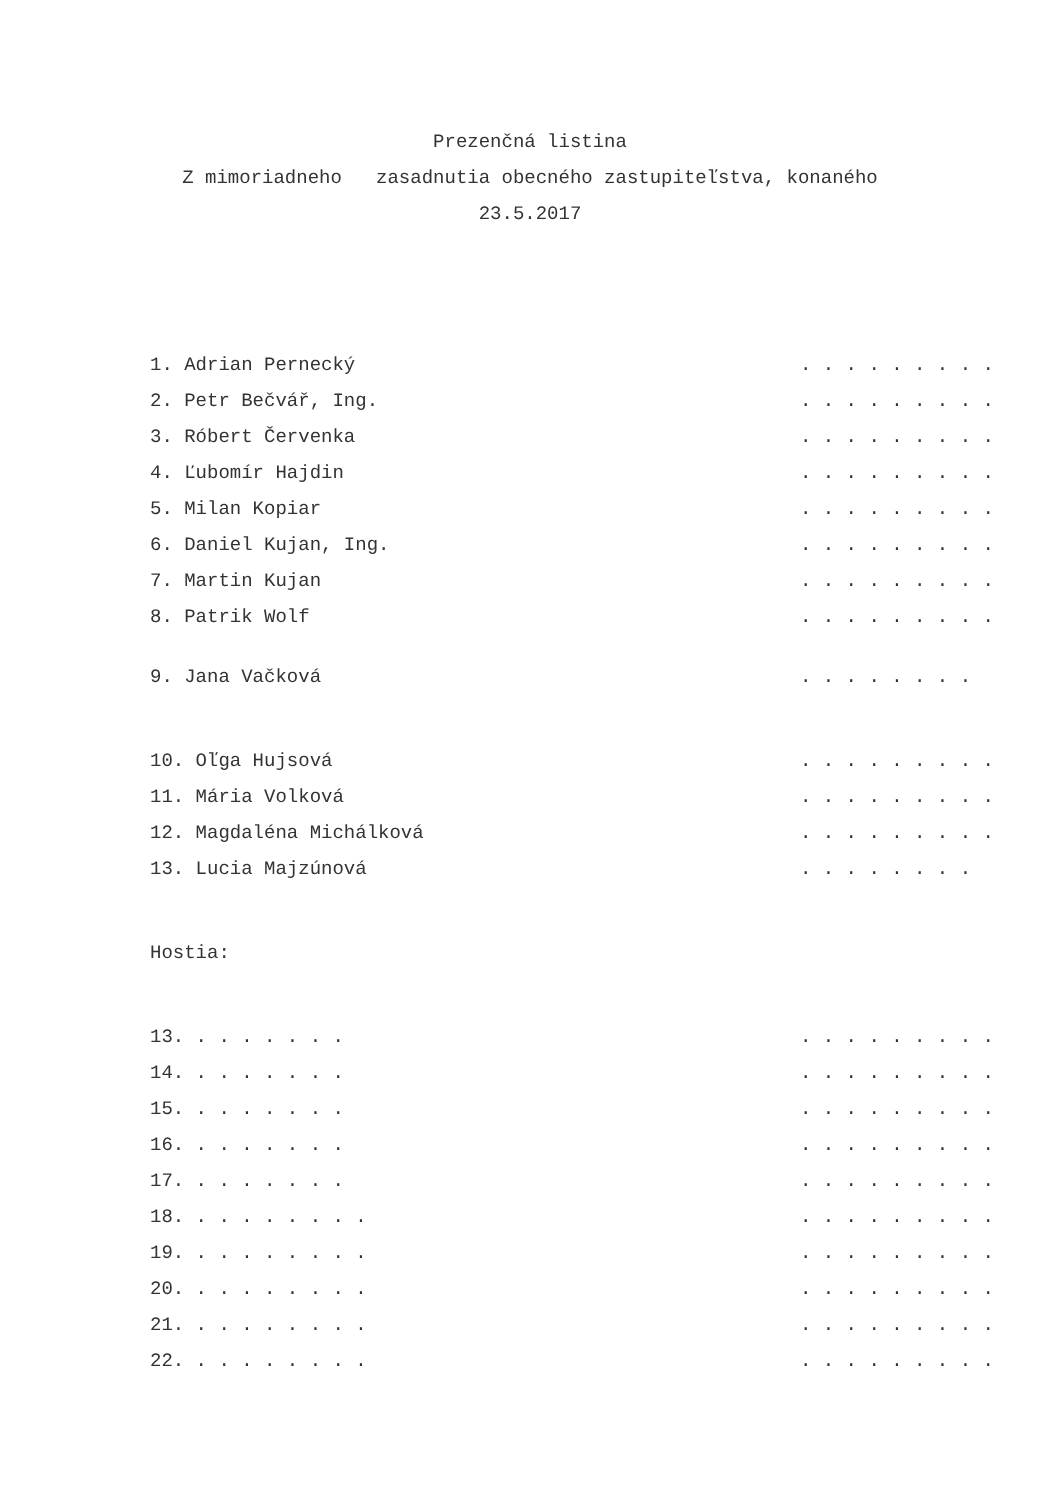Prezenčná listina
Z mimoriadneho zasadnutia obecného zastupiteľstva, konaného
23.5.2017
1. Adrian Pernecký . . . . . . . . .
2. Petr Bečvář, Ing. . . . . . . . . .
3. Róbert Červenka . . . . . . . . .
4. Ľubomír Hajdin . . . . . . . . .
5. Milan Kopiar . . . . . . . . .
6. Daniel Kujan, Ing. . . . . . . . . .
7. Martin Kujan . . . . . . . . .
8. Patrik Wolf . . . . . . . . .
9. Jana Vačková . . . . . . . .
10. Oľga Hujsová . . . . . . . . .
11. Mária Volková . . . . . . . . .
12. Magdaléna Michálková . . . . . . . . .
13. Lucia Majzúnová . . . . . . . .
Hostia:
13. . . . . . . . . . . . . . . . .
14. . . . . . . . . . . . . . . . .
15. . . . . . . . . . . . . . . . .
16. . . . . . . . . . . . . . . . .
17. . . . . . . . . . . . . . . . .
18. . . . . . . . . . . . . . . . . .
19. . . . . . . . . . . . . . . . . .
20. . . . . . . . . . . . . . . . . .
21. . . . . . . . . . . . . . . . . .
22. . . . . . . . . . . . . . . . . .